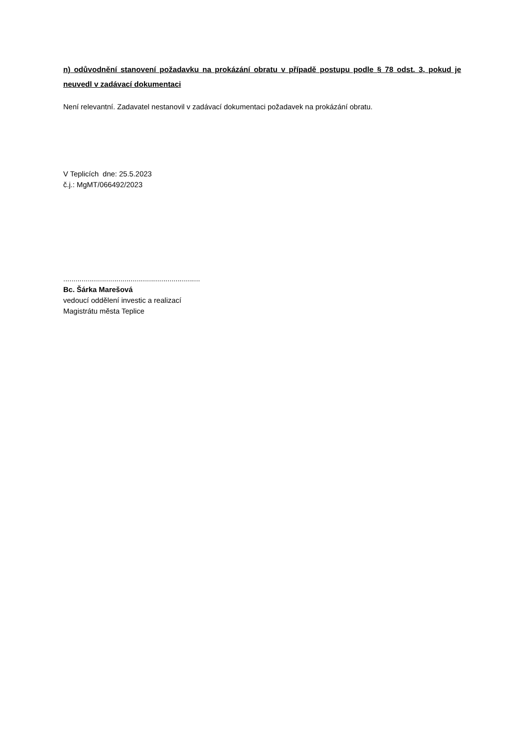n) odůvodnění stanovení požadavku na prokázání obratu v případě postupu podle § 78 odst. 3, pokud je neuvedl v zadávací dokumentaci
Není relevantní. Zadavatel nestanovil v zadávací dokumentaci požadavek na prokázání obratu.
V Teplicích dne: 25.5.2023
č.j.: MgMT/066492/2023
...................................................................
Bc. Šárka Marešová
vedoucí oddělení investic a realizací
Magistrátu města Teplice